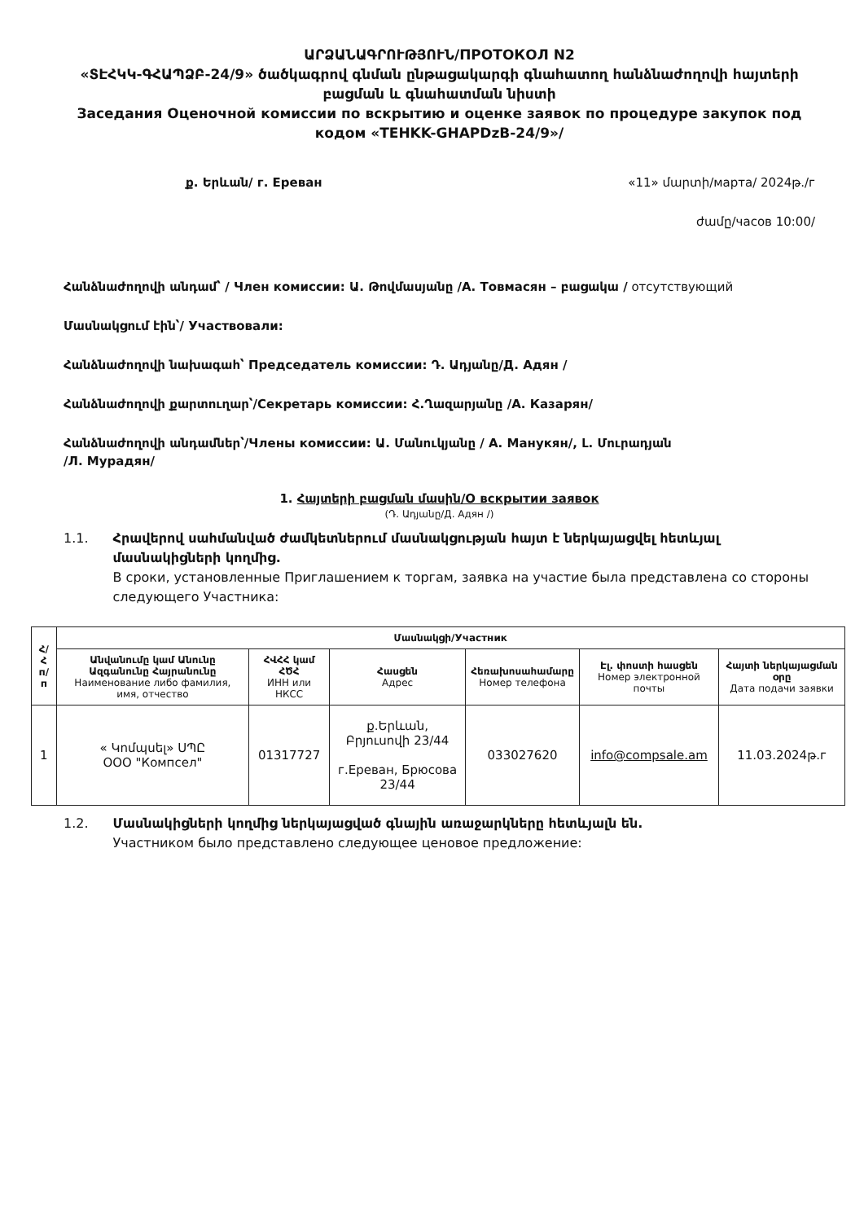ԱՐՁԱՆԱԳՐՈՒԹՅՈՒՆ/ПРОТОКОЛ N2
«ՏԷՀԿԿ-ԳՀԱՊՁԲ-24/9» ծածկագրով գնման ընթացակարգի գնահատող հանձնաժողովի հայտերի բացման և գնահատման նիստի
Заседания Оценочной комиссии по вскрытию и оценке заявок по процедуре закупок под кодом «TEHKK-GHAPDzB-24/9»/
ք. Երևան/ г. Ереван «11» մարտի/марта/ 2024թ./г
ժամը/часов 10:00/
Հանձնաժողովի անդամ՝ / Член комиссии: Ա. Թովմասյանը /А. Товмасян – բացակա / отсутствующий
Մասնակցում էին՝/ Участвовали:
Հանձնաժողովի նախագահ՝ Председатель комиссии: Դ. Ադյանը/Д. Адян /
Հանձնաժողովի քարտուղար՝/Секретарь комиссии: Հ.Ղազարյանը /А. Казарян/
Հանձնաժողովի անդամներ՝/Члены комиссии: Ա. Մանուկյանը / А. Манукян/, Լ. Մուրադյան
/Л. Мурадян/
1. Հայտերի բացման մասին/О вскрытии заявок
(Դ. Ադյանը/Д. Адян /)
1.1. Հրավերով սահմանված ժամկետներում մասնակցության հայտ է ներկայացվել հետևյալ մասնակիցների կողմից.
В сроки, установленные Приглашением к торгам, заявка на участие была представлена со стороны следующего Участника:
| Հ/Հ п/п | Մասնակցի/Участник | | | | | |
| --- | --- | --- | --- | --- | --- | --- |
| | Անվանումը կամ Անունը Ազգանունը Հայրանունը Наименование либо фамилия, имя, отчество | ՀՎՀՀ կամ ՀԾՀ ИНН или НКСС | Հասցեն Адрес | Հեռախոսահամարը Номер телефона | Էլ. փոստի հասցեն Номер электронной почты | Հայտի ներկայացման օրը Дата подачи заявки |
| 1 | « Կոմպսել» ՍՊԸ ООО "Компсел" | 01317727 | ք.Երևան, Բրյուսովի 23/44 г.Ереван, Брюсова 23/44 | 033027620 | info@compsale.am | 11.03.2024թ.г |
1.2. Մասնակիցների կողմից ներկայացված գնային առաջարկները հետևյալն են.
Участником было представлено следующее ценовое предложение: